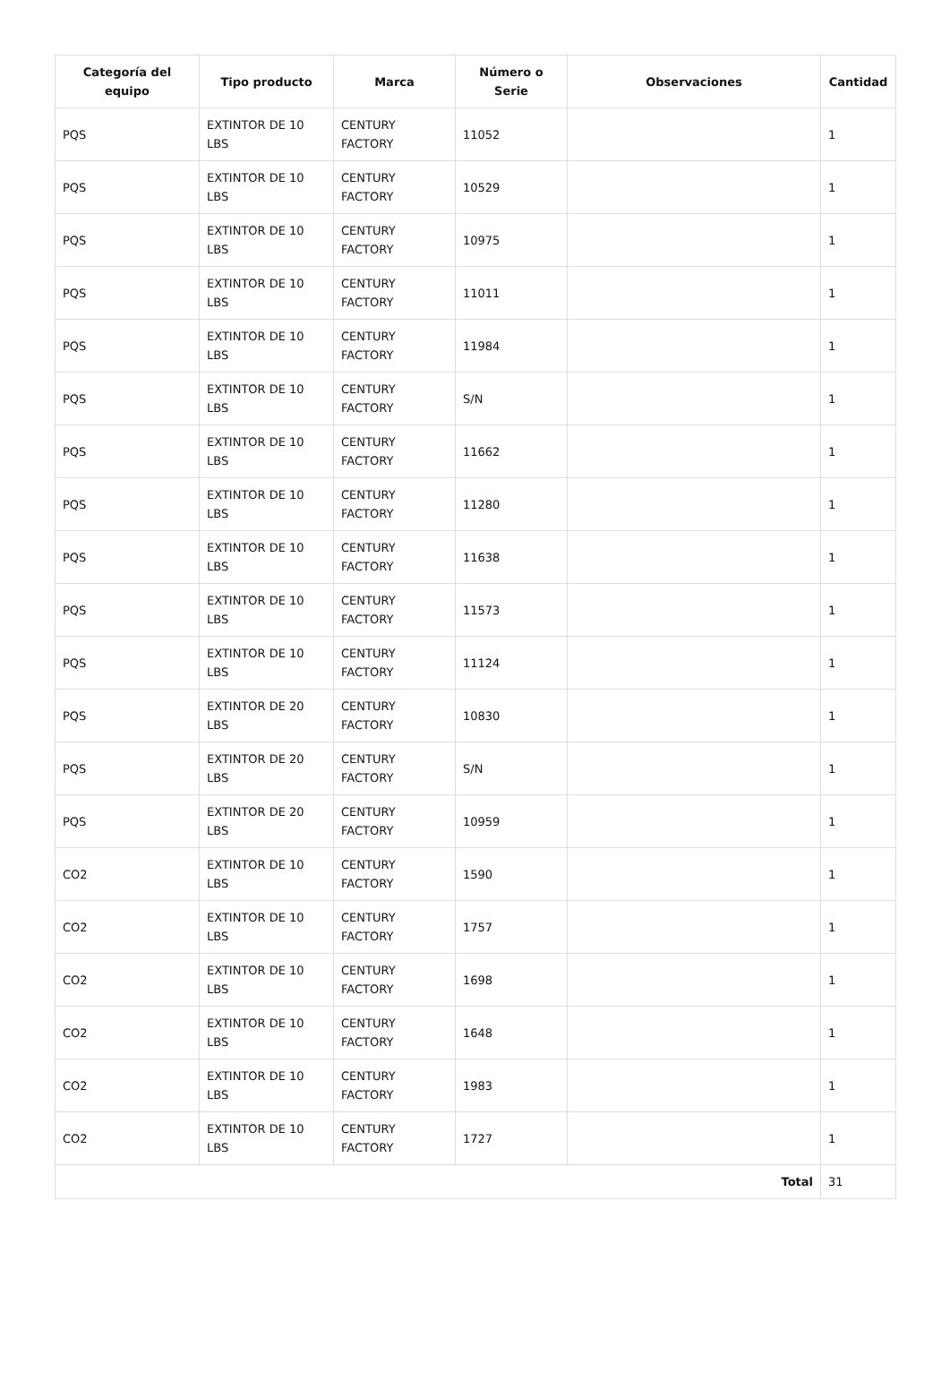| Categoría del equipo | Tipo producto | Marca | Número o Serie | Observaciones | Cantidad |
| --- | --- | --- | --- | --- | --- |
| PQS | EXTINTOR DE 10 LBS | CENTURY FACTORY | 11052 | | 1 |
| PQS | EXTINTOR DE 10 LBS | CENTURY FACTORY | 10529 | | 1 |
| PQS | EXTINTOR DE 10 LBS | CENTURY FACTORY | 10975 | | 1 |
| PQS | EXTINTOR DE 10 LBS | CENTURY FACTORY | 11011 | | 1 |
| PQS | EXTINTOR DE 10 LBS | CENTURY FACTORY | 11984 | | 1 |
| PQS | EXTINTOR DE 10 LBS | CENTURY FACTORY | S/N | | 1 |
| PQS | EXTINTOR DE 10 LBS | CENTURY FACTORY | 11662 | | 1 |
| PQS | EXTINTOR DE 10 LBS | CENTURY FACTORY | 11280 | | 1 |
| PQS | EXTINTOR DE 10 LBS | CENTURY FACTORY | 11638 | | 1 |
| PQS | EXTINTOR DE 10 LBS | CENTURY FACTORY | 11573 | | 1 |
| PQS | EXTINTOR DE 10 LBS | CENTURY FACTORY | 11124 | | 1 |
| PQS | EXTINTOR DE 20 LBS | CENTURY FACTORY | 10830 | | 1 |
| PQS | EXTINTOR DE 20 LBS | CENTURY FACTORY | S/N | | 1 |
| PQS | EXTINTOR DE 20 LBS | CENTURY FACTORY | 10959 | | 1 |
| CO2 | EXTINTOR DE 10 LBS | CENTURY FACTORY | 1590 | | 1 |
| CO2 | EXTINTOR DE 10 LBS | CENTURY FACTORY | 1757 | | 1 |
| CO2 | EXTINTOR DE 10 LBS | CENTURY FACTORY | 1698 | | 1 |
| CO2 | EXTINTOR DE 10 LBS | CENTURY FACTORY | 1648 | | 1 |
| CO2 | EXTINTOR DE 10 LBS | CENTURY FACTORY | 1983 | | 1 |
| CO2 | EXTINTOR DE 10 LBS | CENTURY FACTORY | 1727 | | 1 |
| Total | | | | | 31 |